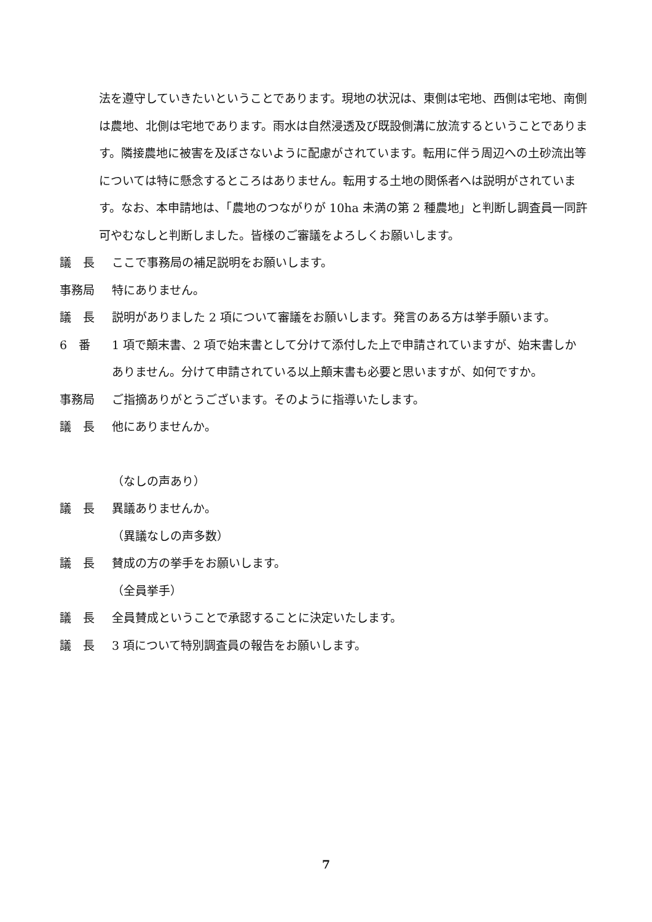法を遵守していきたいということであります。現地の状況は、東側は宅地、西側は宅地、南側は農地、北側は宅地であります。雨水は自然浸透及び既設側溝に放流するということであります。隣接農地に被害を及ぼさないように配慮がされています。転用に伴う周辺への土砂流出等については特に懸念するところはありません。転用する土地の関係者へは説明がされています。なお、本申請地は、「農地のつながりが 10ha 未満の第 2 種農地」と判断し調査員一同許可やむなしと判断しました。皆様のご審議をよろしくお願いします。
議　長 ここで事務局の補足説明をお願いします。
事務局 特にありません。
議　長 説明がありました 2 項について審議をお願いします。発言のある方は挙手願います。
6　番 1 項で顛末書、2 項で始末書として分けて添付した上で申請されていますが、始末書しかありません。分けて申請されている以上顛末書も必要と思いますが、如何ですか。
事務局 ご指摘ありがとうございます。そのように指導いたします。
議　長 他にありませんか。
（なしの声あり）
議　長 異議ありませんか。
（異議なしの声多数）
議　長 賛成の方の挙手をお願いします。
（全員挙手）
議　長 全員賛成ということで承認することに決定いたします。
議　長 3 項について特別調査員の報告をお願いします。
7